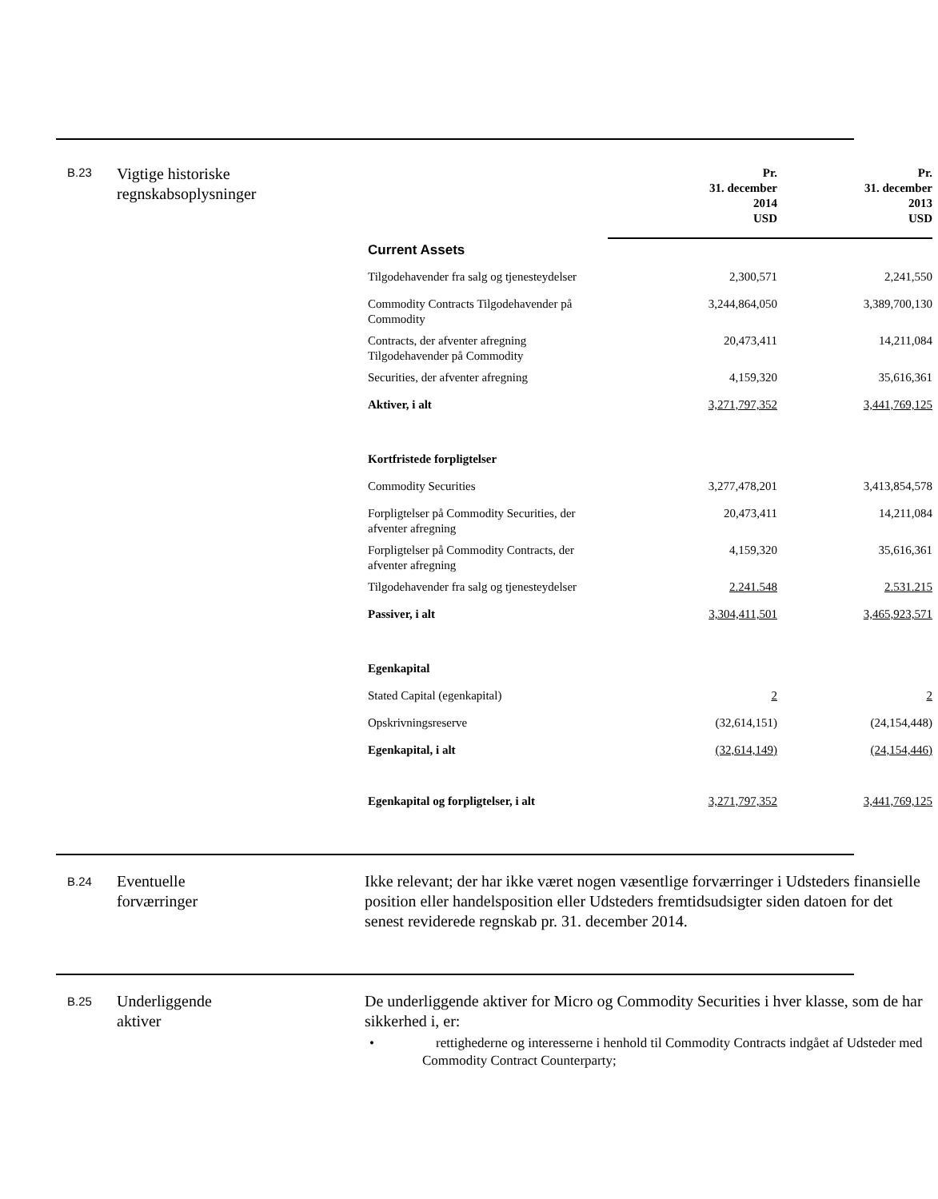B.23
Vigtige historiske
regnskabsoplysninger
| | Pr. 31. december 2014 USD | Pr. 31. december 2013 USD |
| --- | --- | --- |
| Current Assets | | |
| Tilgodehavender fra salg og tjenesteydelser | 2,300,571 | 2,241,550 |
| Commodity Contracts Tilgodehavender på Commodity | 3,244,864,050 | 3,389,700,130 |
| Contracts, der afventer afregning Tilgodehavender på Commodity | 20,473,411 | 14,211,084 |
| Securities, der afventer afregning | 4,159,320 | 35,616,361 |
| Aktiver, i alt | 3,271,797,352 | 3,441,769,125 |
| Kortfristede forpligtelser | | |
| Commodity Securities | 3,277,478,201 | 3,413,854,578 |
| Forpligtelser på Commodity Securities, der afventer afregning | 20,473,411 | 14,211,084 |
| Forpligtelser på Commodity Contracts, der afventer afregning | 4,159,320 | 35,616,361 |
| Tilgodehavender fra salg og tjenesteydelser | 2.241.548 | 2.531.215 |
| Passiver, i alt | 3,304,411,501 | 3,465,923,571 |
| Egenkapital | | |
| Stated Capital (egenkapital) | 2 | 2 |
| Opskrivningsreserve | (32,614,151) | (24,154,448) |
| Egenkapital, i alt | (32,614,149) | (24,154,446) |
| Egenkapital og forpligtelser, i alt | 3,271,797,352 | 3,441,769,125 |
B.24
Eventuelle
forværringer
Ikke relevant; der har ikke været nogen væsentlige forværringer i Udsteders finansielle position eller handelsposition eller Udsteders fremtidsudsigter siden datoen for det senest reviderede regnskab pr. 31. december 2014.
B.25
Underliggende
aktiver
De underliggende aktiver for Micro og Commodity Securities i hver klasse, som de har sikkerhed i, er:
• rettighederne og interesserne i henhold til Commodity Contracts indgået af Udsteder med Commodity Contract Counterparty;